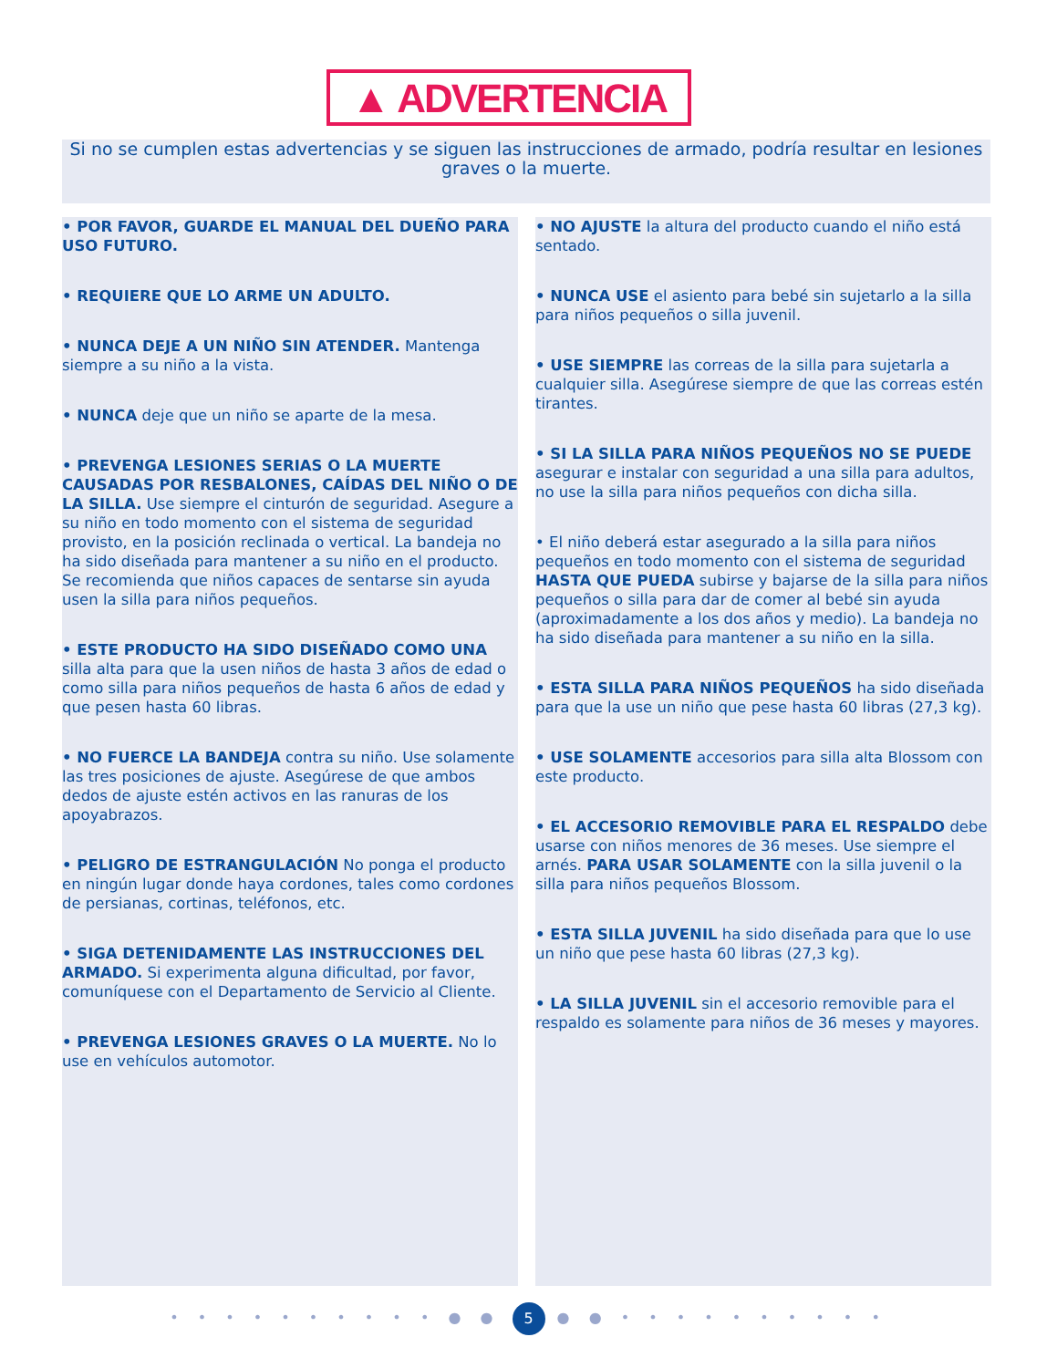▲ ADVERTENCIA
Si no se cumplen estas advertencias y se siguen las instrucciones de armado, podría resultar en lesiones graves o la muerte.
• POR FAVOR, GUARDE EL MANUAL DEL DUEÑO PARA USO FUTURO.
• REQUIERE QUE LO ARME UN ADULTO.
• NUNCA DEJE A UN NIÑO SIN ATENDER. Mantenga siempre a su niño a la vista.
• NUNCA deje que un niño se aparte de la mesa.
• PREVENGA LESIONES SERIAS O LA MUERTE CAUSADAS POR RESBALONES, CAÍDAS DEL NIÑO O DE LA SILLA. Use siempre el cinturón de seguridad. Asegure a su niño en todo momento con el sistema de seguridad provisto, en la posición reclinada o vertical. La bandeja no ha sido diseñada para mantener a su niño en el producto. Se recomienda que niños capaces de sentarse sin ayuda usen la silla para niños pequeños.
• ESTE PRODUCTO HA SIDO DISEÑADO COMO UNA silla alta para que la usen niños de hasta 3 años de edad o como silla para niños pequeños de hasta 6 años de edad y que pesen hasta 60 libras.
• NO FUERCE LA BANDEJA contra su niño. Use solamente las tres posiciones de ajuste. Asegúrese de que ambos dedos de ajuste estén activos en las ranuras de los apoyabrazos.
• PELIGRO DE ESTRANGULACIÓN No ponga el producto en ningún lugar donde haya cordones, tales como cordones de persianas, cortinas, teléfonos, etc.
• SIGA DETENIDAMENTE LAS INSTRUCCIONES DEL ARMADO. Si experimenta alguna dificultad, por favor, comuníquese con el Departamento de Servicio al Cliente.
• PREVENGA LESIONES GRAVES O LA MUERTE. No lo use en vehículos automotor.
• NO AJUSTE la altura del producto cuando el niño está sentado.
• NUNCA USE el asiento para bebé sin sujetarlo a la silla para niños pequeños o silla juvenil.
• USE SIEMPRE las correas de la silla para sujetarla a cualquier silla. Asegúrese siempre de que las correas estén tirantes.
• SI LA SILLA PARA NIÑOS PEQUEÑOS NO SE PUEDE asegurar e instalar con seguridad a una silla para adultos, no use la silla para niños pequeños con dicha silla.
• El niño deberá estar asegurado a la silla para niños pequeños en todo momento con el sistema de seguridad HASTA QUE PUEDA subirse y bajarse de la silla para niños pequeños o silla para dar de comer al bebé sin ayuda (aproximadamente a los dos años y medio). La bandeja no ha sido diseñada para mantener a su niño en la silla.
• ESTA SILLA PARA NIÑOS PEQUEÑOS ha sido diseñada para que la use un niño que pese hasta 60 libras (27,3 kg).
• USE SOLAMENTE accesorios para silla alta Blossom con este producto.
• EL ACCESORIO REMOVIBLE PARA EL RESPALDO debe usarse con niños menores de 36 meses. Use siempre el arnés. PARA USAR SOLAMENTE con la silla juvenil o la silla para niños pequeños Blossom.
• ESTA SILLA JUVENIL ha sido diseñada para que lo use un niño que pese hasta 60 libras (27,3 kg).
• LA SILLA JUVENIL sin el accesorio removible para el respaldo es solamente para niños de 36 meses y mayores.
• • • • • • • • • • ● ● 5 ● ● • • • • • • • • • •